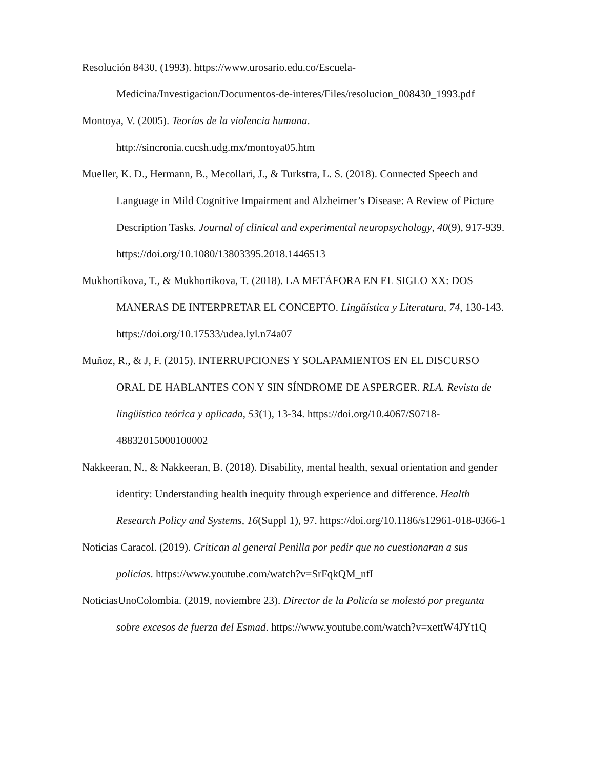Resolución 8430, (1993). https://www.urosario.edu.co/Escuela-Medicina/Investigacion/Documentos-de-interes/Files/resolucion_008430_1993.pdf
Montoya, V. (2005). Teorías de la violencia humana. http://sincronia.cucsh.udg.mx/montoya05.htm
Mueller, K. D., Hermann, B., Mecollari, J., & Turkstra, L. S. (2018). Connected Speech and Language in Mild Cognitive Impairment and Alzheimer’s Disease: A Review of Picture Description Tasks. Journal of clinical and experimental neuropsychology, 40(9), 917-939. https://doi.org/10.1080/13803395.2018.1446513
Mukhortikova, T., & Mukhortikova, T. (2018). LA METÁFORA EN EL SIGLO XX: DOS MANERAS DE INTERPRETAR EL CONCEPTO. Lingüística y Literatura, 74, 130-143. https://doi.org/10.17533/udea.lyl.n74a07
Muñoz, R., & J, F. (2015). INTERRUPCIONES Y SOLAPAMIENTOS EN EL DISCURSO ORAL DE HABLANTES CON Y SIN SÍNDROME DE ASPERGER. RLA. Revista de lingüística teórica y aplicada, 53(1), 13-34. https://doi.org/10.4067/S0718-48832015000100002
Nakkeeran, N., & Nakkeeran, B. (2018). Disability, mental health, sexual orientation and gender identity: Understanding health inequity through experience and difference. Health Research Policy and Systems, 16(Suppl 1), 97. https://doi.org/10.1186/s12961-018-0366-1
Noticias Caracol. (2019). Critican al general Penilla por pedir que no cuestionaran a sus policías. https://www.youtube.com/watch?v=SrFqkQM_nfI
NoticiasUnoColombia. (2019, noviembre 23). Director de la Policía se molestó por pregunta sobre excesos de fuerza del Esmad. https://www.youtube.com/watch?v=xettW4JYt1Q